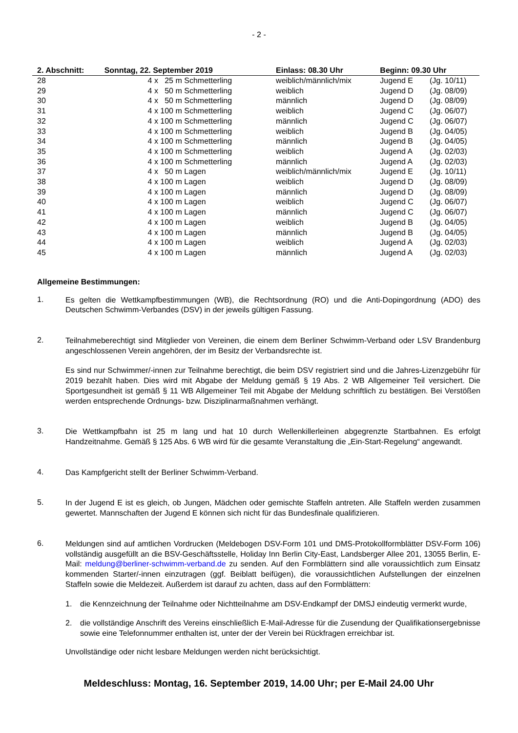- 2 -
| 2. Abschnitt: | Sonntag, 22. September 2019 | Einlass: 08.30 Uhr | Beginn: 09.30 Uhr | |
| --- | --- | --- | --- | --- |
| 28 | 4 x 25 m Schmetterling | weiblich/männlich/mix | Jugend E | (Jg. 10/11) |
| 29 | 4 x 50 m Schmetterling | weiblich | Jugend D | (Jg. 08/09) |
| 30 | 4 x 50 m Schmetterling | männlich | Jugend D | (Jg. 08/09) |
| 31 | 4 x 100 m Schmetterling | weiblich | Jugend C | (Jg. 06/07) |
| 32 | 4 x 100 m Schmetterling | männlich | Jugend C | (Jg. 06/07) |
| 33 | 4 x 100 m Schmetterling | weiblich | Jugend B | (Jg. 04/05) |
| 34 | 4 x 100 m Schmetterling | männlich | Jugend B | (Jg. 04/05) |
| 35 | 4 x 100 m Schmetterling | weiblich | Jugend A | (Jg. 02/03) |
| 36 | 4 x 100 m Schmetterling | männlich | Jugend A | (Jg. 02/03) |
| 37 | 4 x 50 m Lagen | weiblich/männlich/mix | Jugend E | (Jg. 10/11) |
| 38 | 4 x 100 m Lagen | weiblich | Jugend D | (Jg. 08/09) |
| 39 | 4 x 100 m Lagen | männlich | Jugend D | (Jg. 08/09) |
| 40 | 4 x 100 m Lagen | weiblich | Jugend C | (Jg. 06/07) |
| 41 | 4 x 100 m Lagen | männlich | Jugend C | (Jg. 06/07) |
| 42 | 4 x 100 m Lagen | weiblich | Jugend B | (Jg. 04/05) |
| 43 | 4 x 100 m Lagen | männlich | Jugend B | (Jg. 04/05) |
| 44 | 4 x 100 m Lagen | weiblich | Jugend A | (Jg. 02/03) |
| 45 | 4 x 100 m Lagen | männlich | Jugend A | (Jg. 02/03) |
Allgemeine Bestimmungen:
1.
Es gelten die Wettkampfbestimmungen (WB), die Rechtsordnung (RO) und die Anti-Dopingordnung (ADO) des Deutschen Schwimm-Verbandes (DSV) in der jeweils gültigen Fassung.
2.
Teilnahmeberechtigt sind Mitglieder von Vereinen, die einem dem Berliner Schwimm-Verband oder LSV Brandenburg angeschlossenen Verein angehören, der im Besitz der Verbandsrechte ist.
Es sind nur Schwimmer/-innen zur Teilnahme berechtigt, die beim DSV registriert sind und die Jahres-Lizenzgebühr für 2019 bezahlt haben. Dies wird mit Abgabe der Meldung gemäß § 19 Abs. 2 WB Allgemeiner Teil versichert. Die Sportgesundheit ist gemäß § 11 WB Allgemeiner Teil mit Abgabe der Meldung schriftlich zu bestätigen. Bei Verstößen werden entsprechende Ordnungs- bzw. Disziplinarmaßnahmen verhängt.
3.
Die Wettkampfbahn ist 25 m lang und hat 10 durch Wellenkillerleinen abgegrenzte Startbahnen. Es erfolgt Handzeitnahme. Gemäß § 125 Abs. 6 WB wird für die gesamte Veranstaltung die „Ein-Start-Regelung“ angewandt.
4.
Das Kampfgericht stellt der Berliner Schwimm-Verband.
5.
In der Jugend E ist es gleich, ob Jungen, Mädchen oder gemischte Staffeln antreten. Alle Staffeln werden zusammen gewertet. Mannschaften der Jugend E können sich nicht für das Bundesfinale qualifizieren.
6.
Meldungen sind auf amtlichen Vordrucken (Meldebogen DSV-Form 101 und DMS-Protokollformblätter DSV-Form 106) vollständig ausgefüllt an die BSV-Geschäftsstelle, Holiday Inn Berlin City-East, Landsberger Allee 201, 13055 Berlin, E-Mail: meldung@berliner-schwimm-verband.de zu senden. Auf den Formblättern sind alle voraussichtlich zum Einsatz kommenden Starter/-innen einzutragen (ggf. Beiblatt beifügen), die voraussichtlichen Aufstellungen der einzelnen Staffeln sowie die Meldezeit. Außerdem ist darauf zu achten, dass auf den Formblättern:
1. die Kennzeichnung der Teilnahme oder Nichtteilnahme am DSV-Endkampf der DMSJ eindeutig vermerkt wurde,
2. die vollständige Anschrift des Vereins einschließlich E-Mail-Adresse für die Zusendung der Qualifikationsergebnisse sowie eine Telefonnummer enthalten ist, unter der der Verein bei Rückfragen erreichbar ist.
Unvollständige oder nicht lesbare Meldungen werden nicht berücksichtigt.
Meldeschluss: Montag, 16. September 2019, 14.00 Uhr; per E-Mail 24.00 Uhr